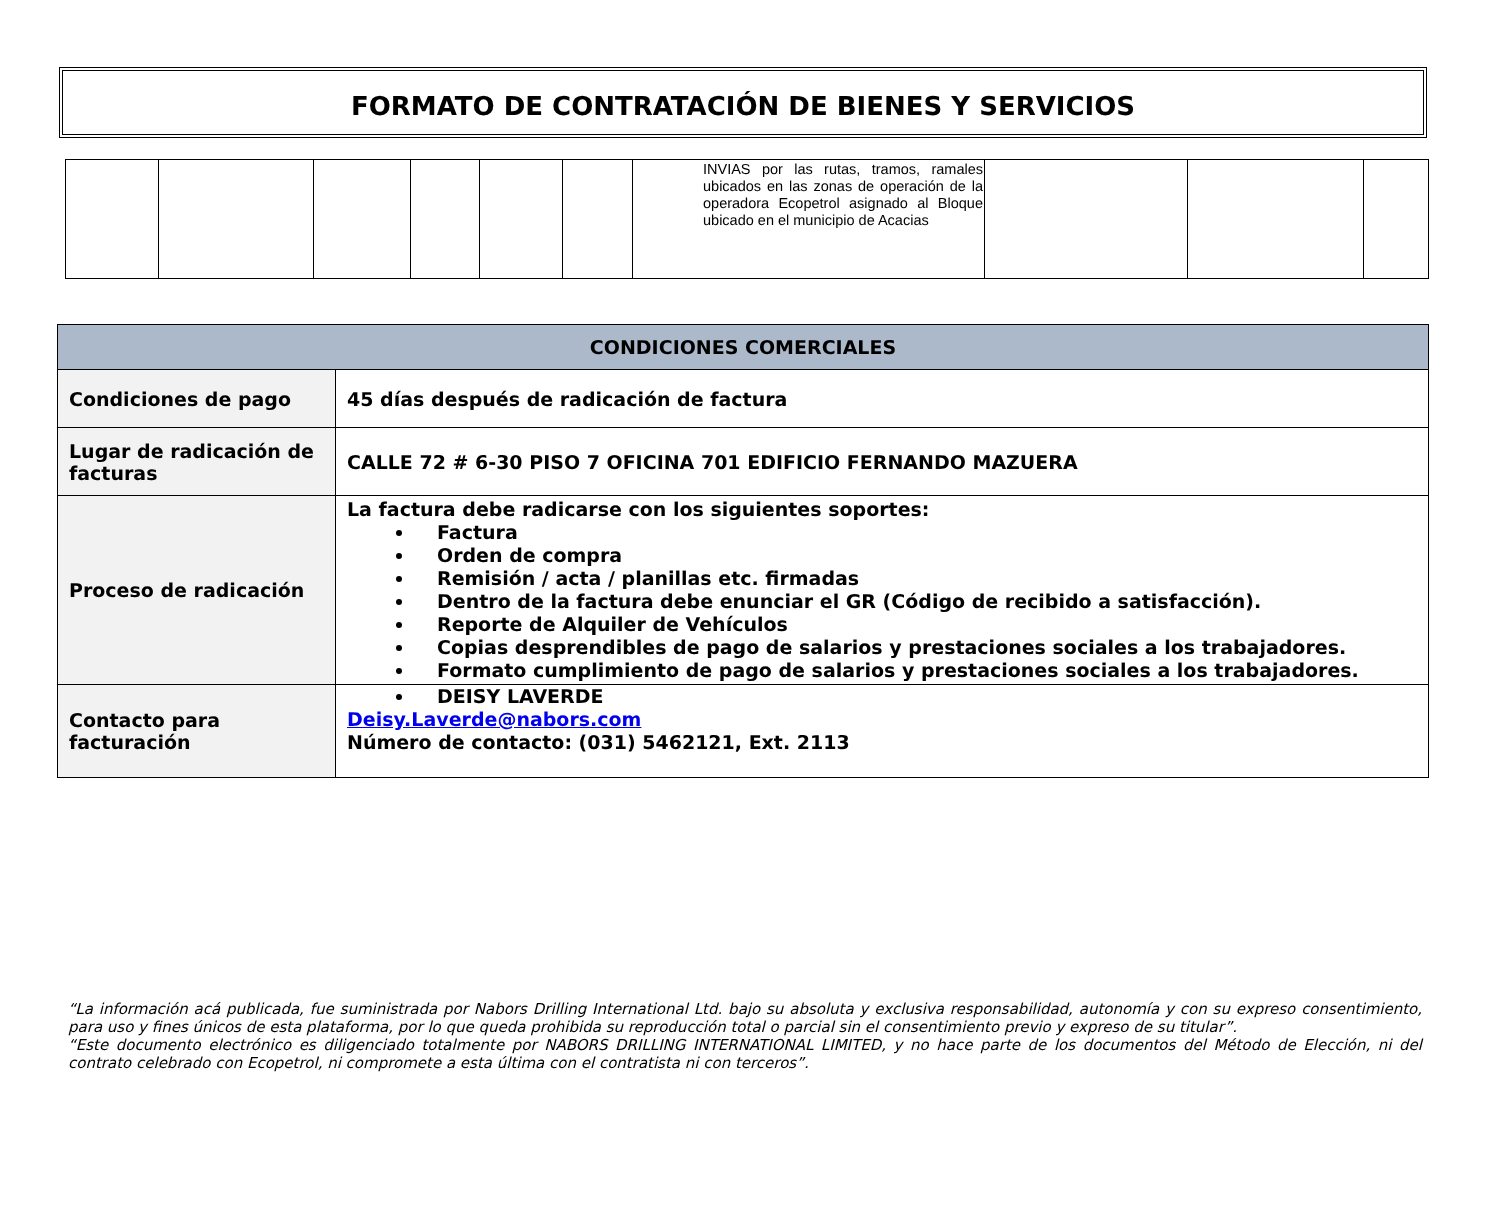FORMATO DE CONTRATACIÓN DE BIENES Y SERVICIOS
| | | | | | | INVIAS por las rutas, tramos, ramales ubicados en las zonas de operación de la operadora Ecopetrol asignado al Bloque ubicado en el municipio de Acacias | | | |
| CONDICIONES COMERCIALES | |
| --- | --- |
| Condiciones de pago | 45 días después de radicación de factura |
| Lugar de radicación de facturas | CALLE 72 # 6-30 PISO 7 OFICINA 701 EDIFICIO FERNANDO MAZUERA |
| Proceso de radicación | La factura debe radicarse con los siguientes soportes: Factura Orden de compra Remisión / acta / planillas etc. firmadas Dentro de la factura debe enunciar el GR (Código de recibido a satisfacción). Reporte de Alquiler de Vehículos Copias desprendibles de pago de salarios y prestaciones sociales a los trabajadores. Formato cumplimiento de pago de salarios y prestaciones sociales a los trabajadores. |
| Contacto para facturación | DEISY LAVERDE Deisy.Laverde@nabors.com Número de contacto: (031) 5462121, Ext. 2113 |
“La información acá publicada, fue suministrada por Nabors Drilling International Ltd. bajo su absoluta y exclusiva responsabilidad, autonomía y con su expreso consentimiento, para uso y fines únicos de esta plataforma, por lo que queda prohibida su reproducción total o parcial sin el consentimiento previo y expreso de su titular”.
“Este documento electrónico es diligenciado totalmente por NABORS DRILLING INTERNATIONAL LIMITED, y no hace parte de los documentos del Método de Elección, ni del contrato celebrado con Ecopetrol, ni compromete a esta última con el contratista ni con terceros”.